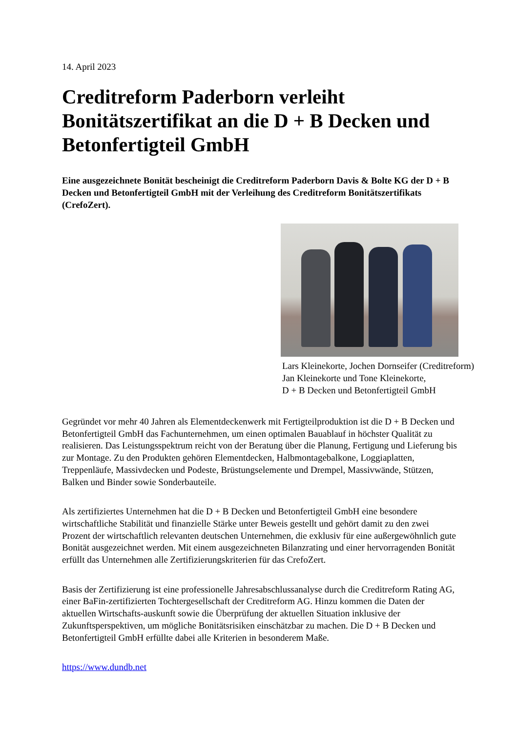14. April 2023
Creditreform Paderborn verleiht Bonitätszertifikat an die D + B Decken und Betonfertigteil GmbH
Eine ausgezeichnete Bonität bescheinigt die Creditreform Paderborn Davis & Bolte KG der D + B Decken und Betonfertigteil GmbH mit der Verleihung des Creditreform Bonitätszertifikats (CrefoZert).
Lars Kleinekorte, Jochen Dornseifer (Creditreform)
Jan Kleinekorte und Tone Kleinekorte,
D + B Decken und Betonfertigteil GmbH
Gegründet vor mehr 40 Jahren als Elementdeckenwerk mit Fertigteilproduktion ist die D + B Decken und Betonfertigteil GmbH das Fachunternehmen, um einen optimalen Bauablauf in höchster Qualität zu realisieren. Das Leistungsspektrum reicht von der Beratung über die Planung, Fertigung und Lieferung bis zur Montage. Zu den Produkten gehören Elementdecken, Halbmontagebalkone, Loggiaplatten, Treppenläufe, Massivdecken und Podeste, Brüstungselemente und Drempel, Massivwände, Stützen, Balken und Binder sowie Sonderbauteile.
Als zertifiziertes Unternehmen hat die D + B Decken und Betonfertigteil GmbH eine besondere wirtschaftliche Stabilität und finanzielle Stärke unter Beweis gestellt und gehört damit zu den zwei Prozent der wirtschaftlich relevanten deutschen Unternehmen, die exklusiv für eine außergewöhnlich gute Bonität ausgezeichnet werden. Mit einem ausgezeichneten Bilanzrating und einer hervorragenden Bonität erfüllt das Unternehmen alle Zertifizierungskriterien für das CrefoZert.
Basis der Zertifizierung ist eine professionelle Jahresabschlussanalyse durch die Creditreform Rating AG, einer BaFin-zertifizierten Tochtergesellschaft der Creditreform AG. Hinzu kommen die Daten der aktuellen Wirtschafts-auskunft sowie die Überprüfung der aktuellen Situation inklusive der Zukunftsperspektiven, um mögliche Bonitätsrisiken einschätzbar zu machen. Die D + B Decken und Betonfertigteil GmbH erfüllte dabei alle Kriterien in besonderem Maße.
https://www.dundb.net